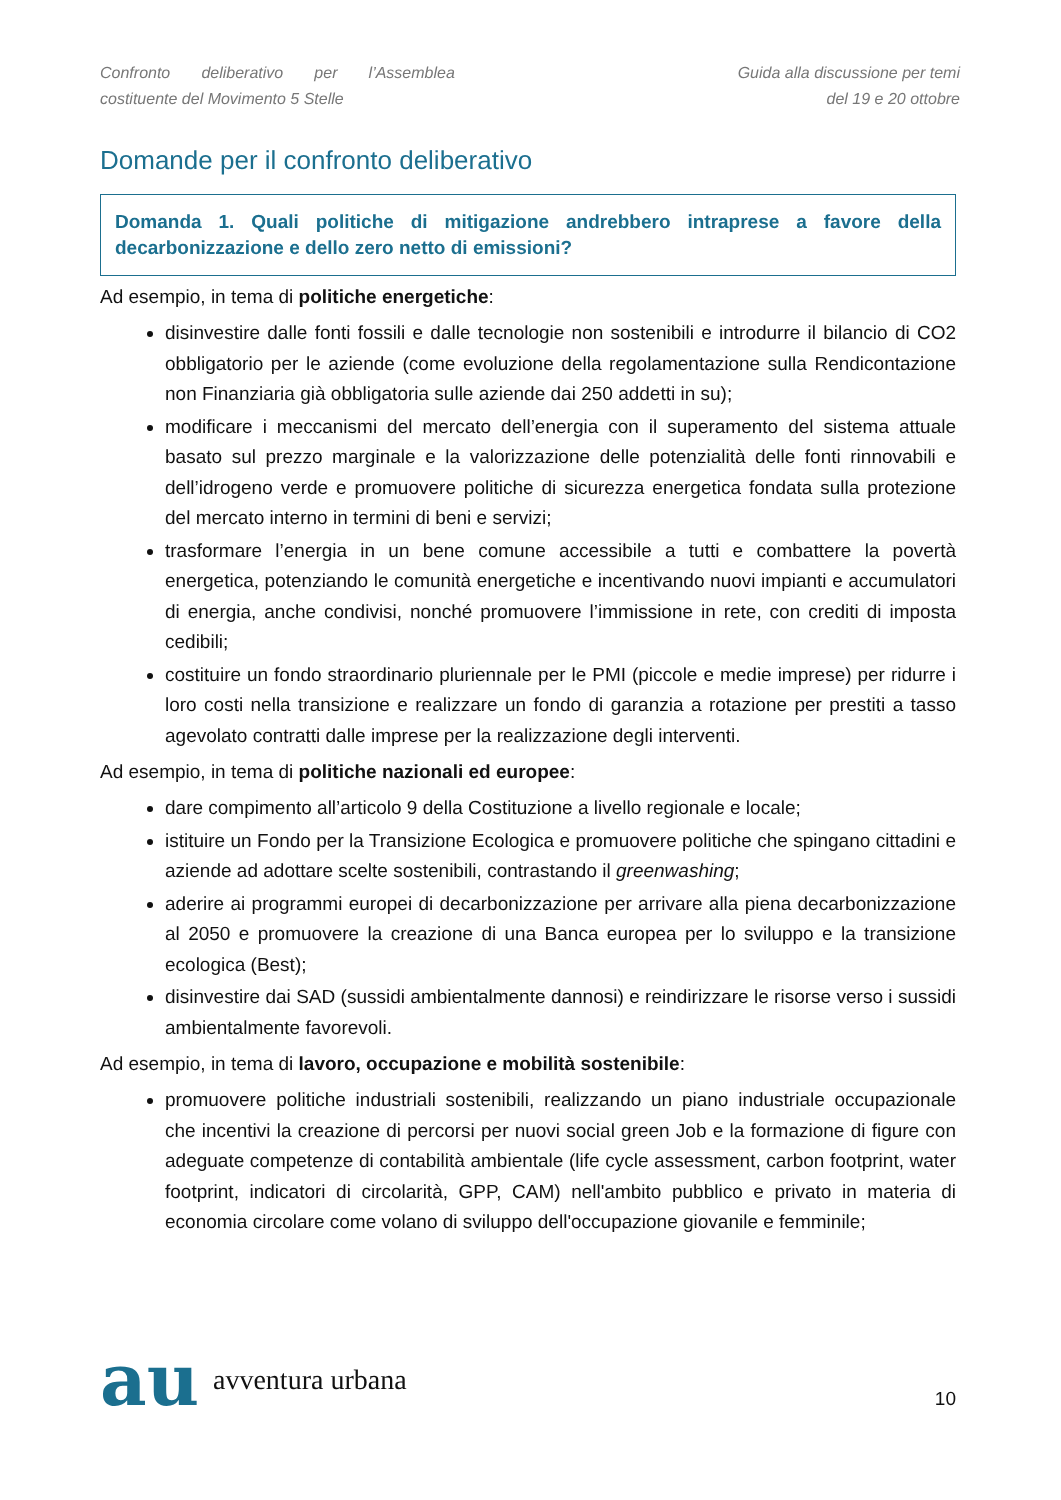Confronto deliberativo per l’Assemblea
costituente del Movimento 5 Stelle
Guida alla discussione per temi
del 19 e 20 ottobre
Domande per il confronto deliberativo
Domanda 1. Quali politiche di mitigazione andrebbero intraprese a favore della decarbonizzazione e dello zero netto di emissioni?
Ad esempio, in tema di politiche energetiche:
disinvestire dalle fonti fossili e dalle tecnologie non sostenibili e introdurre il bilancio di CO2 obbligatorio per le aziende (come evoluzione della regolamentazione sulla Rendicontazione non Finanziaria già obbligatoria sulle aziende dai 250 addetti in su);
modificare i meccanismi del mercato dell’energia con il superamento del sistema attuale basato sul prezzo marginale e la valorizzazione delle potenzialità delle fonti rinnovabili e dell’idrogeno verde e promuovere politiche di sicurezza energetica fondata sulla protezione del mercato interno in termini di beni e servizi;
trasformare l’energia in un bene comune accessibile a tutti e combattere la povertà energetica, potenziando le comunità energetiche e incentivando nuovi impianti e accumulatori di energia, anche condivisi, nonché promuovere l’immissione in rete, con crediti di imposta cedibili;
costituire un fondo straordinario pluriennale per le PMI (piccole e medie imprese) per ridurre i loro costi nella transizione e realizzare un fondo di garanzia a rotazione per prestiti a tasso agevolato contratti dalle imprese per la realizzazione degli interventi.
Ad esempio, in tema di politiche nazionali ed europee:
dare compimento all’articolo 9 della Costituzione a livello regionale e locale;
istituire un Fondo per la Transizione Ecologica e promuovere politiche che spingano cittadini e aziende ad adottare scelte sostenibili, contrastando il greenwashing;
aderire ai programmi europei di decarbonizzazione per arrivare alla piena decarbonizzazione al 2050 e promuovere la creazione di una Banca europea per lo sviluppo e la transizione ecologica (Best);
disinvestire dai SAD (sussidi ambientalmente dannosi) e reindirizzare le risorse verso i sussidi ambientalmente favorevoli.
Ad esempio, in tema di lavoro, occupazione e mobilità sostenibile:
promuovere politiche industriali sostenibili, realizzando un piano industriale occupazionale che incentivi la creazione di percorsi per nuovi social green Job e la formazione di figure con adeguate competenze di contabilità ambientale (life cycle assessment, carbon footprint, water footprint, indicatori di circolarità, GPP, CAM) nell'ambito pubblico e privato in materia di economia circolare come volano di sviluppo dell'occupazione giovanile e femminile;
au avventura urbana
10